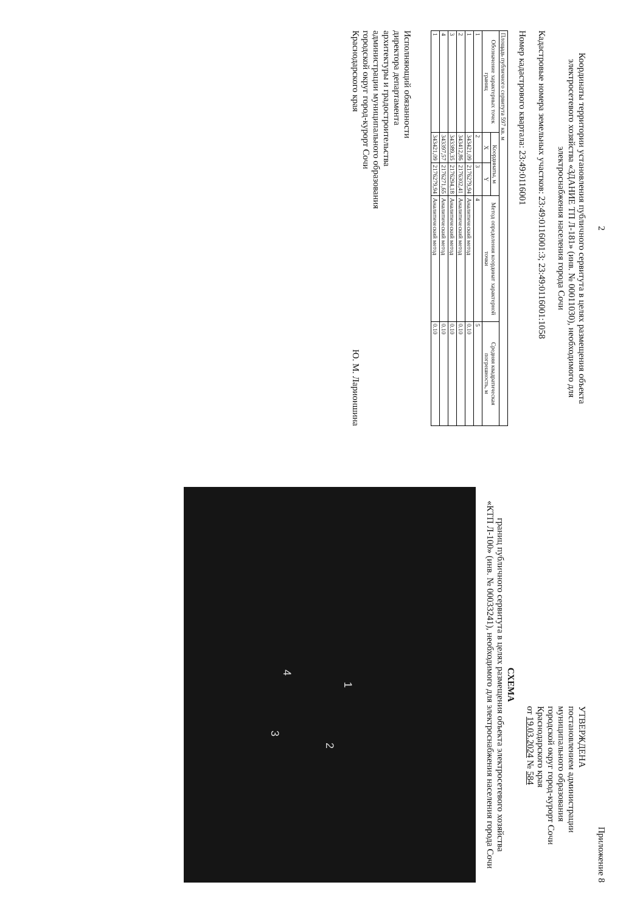2
Координаты территории установления публичного сервитута в целях размещения объекта электросетевого хозяйства «ЗДАНИЕ ТП Л-181» (инв. № 00011030), необходимого для электроснабжения населения города Сочи
Кадастровые номера земельных участков: 23:49:0116001:3; 23:49:0116001:1058
Номер кадастрового квартала: 23:49:0116001
| Площадь публичного сервитута 597 кв. м | | | | |
| Обозначение характерных точек границ | Координаты, м | | Метод определения координат характерной точки | Средняя квадратическая погрешность, м |
| | X | Y | | |
| 1 | 2 | 3 | 4 | 5 |
| 1 | 343421,09 | 2176279,94 | Аналитический метод | 0.10 |
| 2 | 343412,86 | 2176302,41 | Аналитический метод | 0.10 |
| 3 | 343389,35 | 2176294,18 | Аналитический метод | 0.10 |
| 4 | 343397,57 | 2176271,65 | Аналитический метод | 0.10 |
| 1 | 343421,09 | 2176279,94 | Аналитический метод | 0.10 |
Исполняющий обязанности
директора департамента
архитектуры и градостроительства
администрации муниципального образования
городской округ город-курорт Сочи
Краснодарского края
Ю. М. Ларионшина
Приложение 8
УТВЕРЖДЕНА
постановлением администрации
муниципального образования
городской округ город-курорт Сочи
Краснодарского края
от 19.03.2024 № 584
СХЕМА
границ публичного сервитута в целях размещения объекта электросетевого хозяйства
«КТП Л-100» (инв. № 00033241), необходимого для электроснабжения населения города Сочи
1
2
3
4